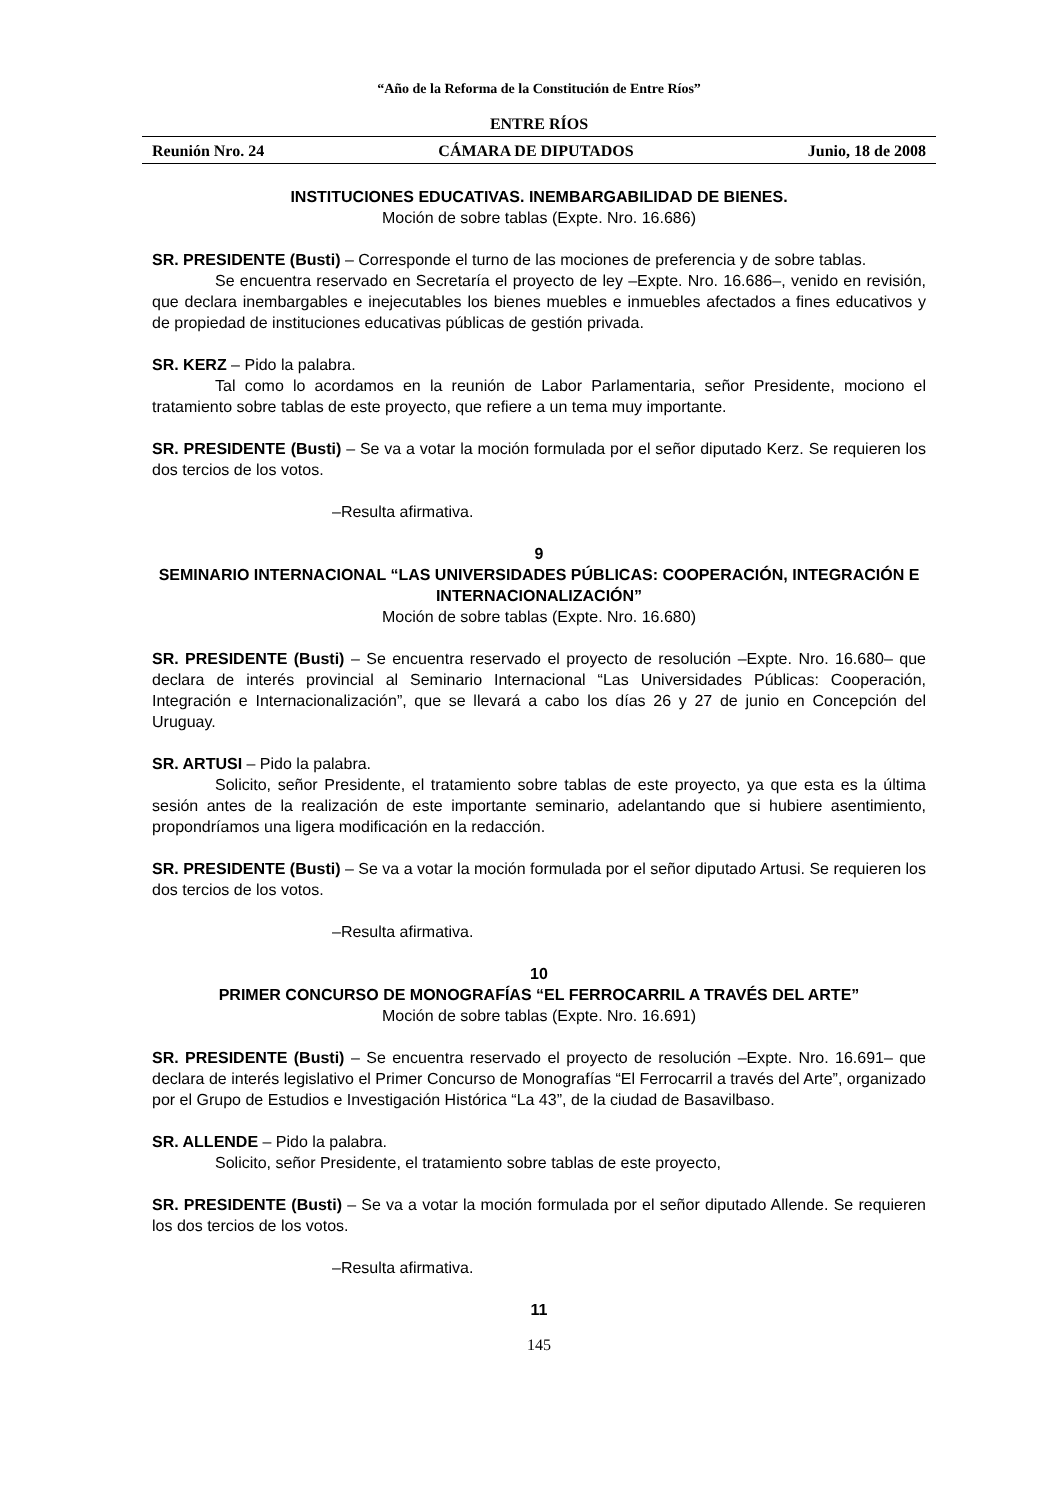“Año de la Reforma de la Constitución de Entre Ríos”
ENTRE RÍOS
Reunión Nro. 24 CÁMARA DE DIPUTADOS Junio, 18 de 2008
INSTITUCIONES EDUCATIVAS. INEMBARGABILIDAD DE BIENES.
Moción de sobre tablas (Expte. Nro. 16.686)
SR. PRESIDENTE (Busti) – Corresponde el turno de las mociones de preferencia y de sobre tablas.
Se encuentra reservado en Secretaría el proyecto de ley –Expte. Nro. 16.686–, venido en revisión, que declara inembargables e inejecutables los bienes muebles e inmuebles afectados a fines educativos y de propiedad de instituciones educativas públicas de gestión privada.
SR. KERZ – Pido la palabra.
Tal como lo acordamos en la reunión de Labor Parlamentaria, señor Presidente, mociono el tratamiento sobre tablas de este proyecto, que refiere a un tema muy importante.
SR. PRESIDENTE (Busti) – Se va a votar la moción formulada por el señor diputado Kerz. Se requieren los dos tercios de los votos.
–Resulta afirmativa.
9
SEMINARIO INTERNACIONAL “LAS UNIVERSIDADES PÚBLICAS: COOPERACIÓN, INTEGRACIÓN E INTERNACIONALIZACIÓN”
Moción de sobre tablas (Expte. Nro. 16.680)
SR. PRESIDENTE (Busti) – Se encuentra reservado el proyecto de resolución –Expte. Nro. 16.680– que declara de interés provincial al Seminario Internacional “Las Universidades Públicas: Cooperación, Integración e Internacionalización”, que se llevará a cabo los días 26 y 27 de junio en Concepción del Uruguay.
SR. ARTUSI – Pido la palabra.
Solicito, señor Presidente, el tratamiento sobre tablas de este proyecto, ya que esta es la última sesión antes de la realización de este importante seminario, adelantando que si hubiere asentimiento, propondríamos una ligera modificación en la redacción.
SR. PRESIDENTE (Busti) – Se va a votar la moción formulada por el señor diputado Artusi. Se requieren los dos tercios de los votos.
–Resulta afirmativa.
10
PRIMER CONCURSO DE MONOGRAFÍAS “EL FERROCARRIL A TRAVÉS DEL ARTE”
Moción de sobre tablas (Expte. Nro. 16.691)
SR. PRESIDENTE (Busti) – Se encuentra reservado el proyecto de resolución –Expte. Nro. 16.691– que declara de interés legislativo el Primer Concurso de Monografías “El Ferrocarril a través del Arte”, organizado por el Grupo de Estudios e Investigación Histórica “La 43”, de la ciudad de Basavilbaso.
SR. ALLENDE – Pido la palabra.
Solicito, señor Presidente, el tratamiento sobre tablas de este proyecto,
SR. PRESIDENTE (Busti) – Se va a votar la moción formulada por el señor diputado Allende. Se requieren los dos tercios de los votos.
–Resulta afirmativa.
11
145